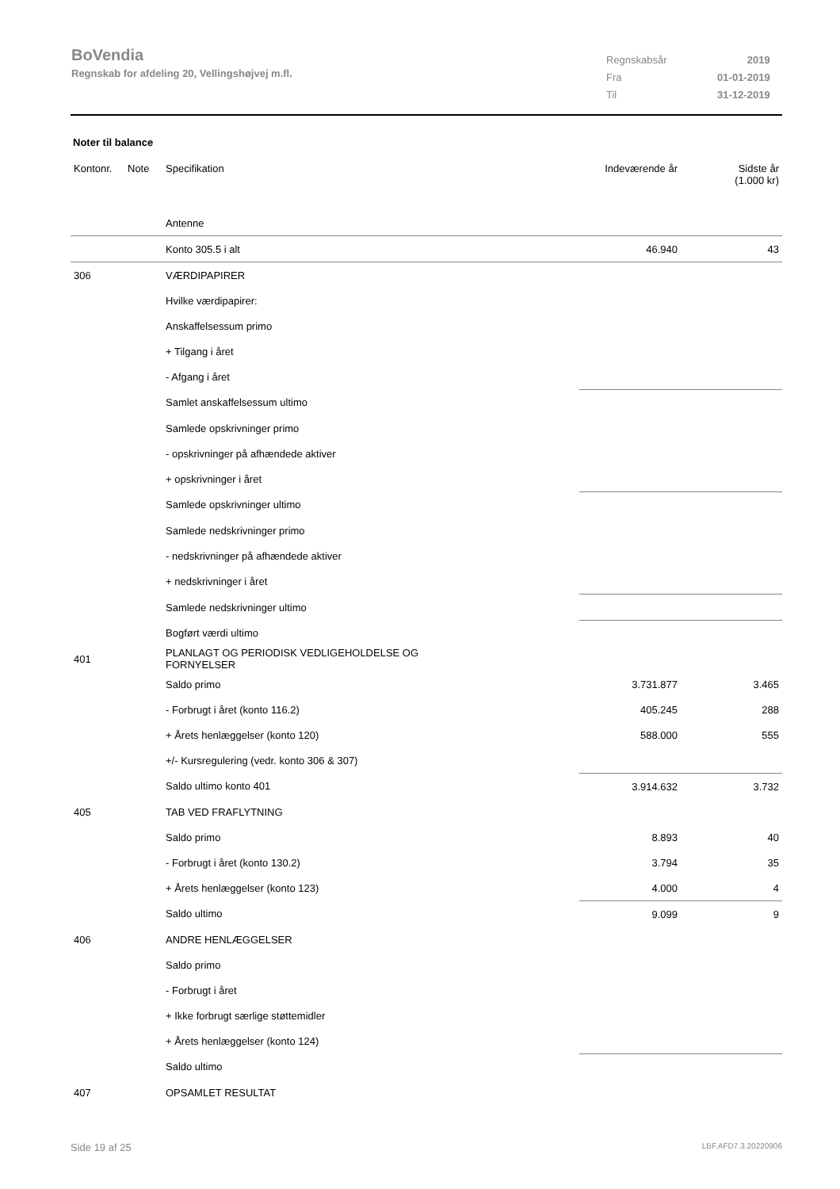BoVendia
Regnskab for afdeling 20, Vellingshøjvej m.fl.
| Regnskabsår | 2019 |
| Fra | 01-01-2019 |
| Til | 31-12-2019 |
Noter til balance
| Kontonr. | Note | Specifikation | Indeværende år | Sidste år (1.000 kr) |
| --- | --- | --- | --- | --- |
| | | Antenne | | |
| | | Konto 305.5 i alt | 46.940 | 43 |
| 306 | | VÆRDIPAPIRER | | |
| | | Hvilke værdipapirer: | | |
| | | Anskaffelsessum primo | | |
| | | + Tilgang i året | | |
| | | - Afgang i året | | |
| | | Samlet anskaffelsessum ultimo | | |
| | | Samlede opskrivninger primo | | |
| | | - opskrivninger på afhændede aktiver | | |
| | | + opskrivninger i året | | |
| | | Samlede opskrivninger ultimo | | |
| | | Samlede nedskrivninger primo | | |
| | | - nedskrivninger på afhændede aktiver | | |
| | | + nedskrivninger i året | | |
| | | Samlede nedskrivninger ultimo | | |
| | | Bogført værdi ultimo | | |
| 401 | | PLANLAGT OG PERIODISK VEDLIGEHOLDELSE OG FORNYELSER | | |
| | | Saldo primo | 3.731.877 | 3.465 |
| | | - Forbrugt i året (konto 116.2) | 405.245 | 288 |
| | | + Årets henlæggelser (konto 120) | 588.000 | 555 |
| | | +/- Kursregulering (vedr. konto 306 & 307) | | |
| | | Saldo ultimo konto 401 | 3.914.632 | 3.732 |
| 405 | | TAB VED FRAFLYTNING | | |
| | | Saldo primo | 8.893 | 40 |
| | | - Forbrugt i året (konto 130.2) | 3.794 | 35 |
| | | + Årets henlæggelser (konto 123) | 4.000 | 4 |
| | | Saldo ultimo | 9.099 | 9 |
| 406 | | ANDRE HENLÆGGELSER | | |
| | | Saldo primo | | |
| | | - Forbrugt i året | | |
| | | + Ikke forbrugt særlige støttemidler | | |
| | | + Årets henlæggelser (konto 124) | | |
| | | Saldo ultimo | | |
| 407 | | OPSAMLET RESULTAT | | |
Side 19 af 25 LBF.AFD7.3.20220906